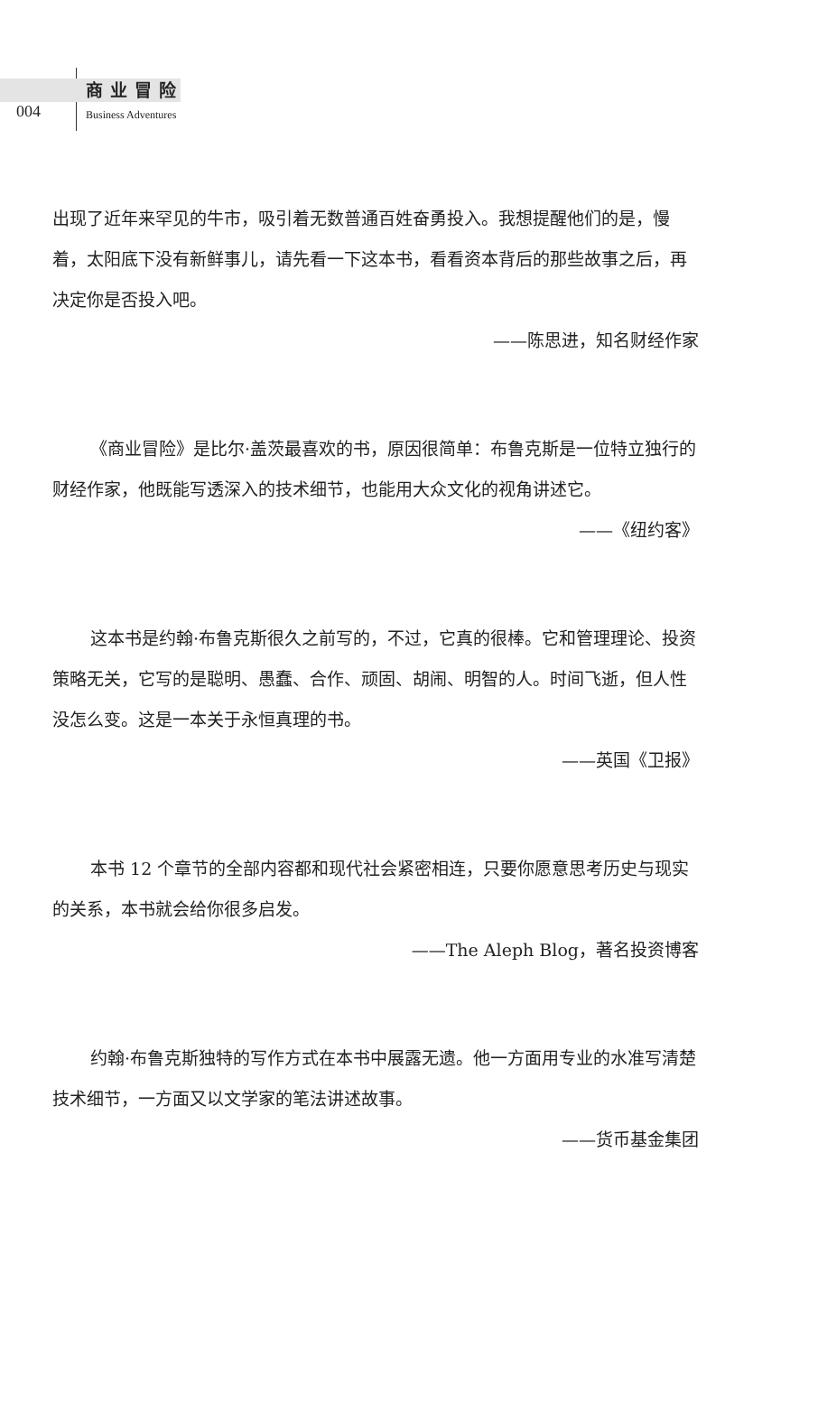004
商业冒险
Business Adventures
出现了近年来罕见的牛市，吸引着无数普通百姓奋勇投入。我想提醒他们的是，慢着，太阳底下没有新鲜事儿，请先看一下这本书，看看资本背后的那些故事之后，再决定你是否投入吧。
——陈思进，知名财经作家
《商业冒险》是比尔·盖茨最喜欢的书，原因很简单：布鲁克斯是一位特立独行的财经作家，他既能写透深入的技术细节，也能用大众文化的视角讲述它。
——《纽约客》
这本书是约翰·布鲁克斯很久之前写的，不过，它真的很棒。它和管理理论、投资策略无关，它写的是聪明、愚蠢、合作、顽固、胡闹、明智的人。时间飞逝，但人性没怎么变。这是一本关于永恒真理的书。
——英国《卫报》
本书 12 个章节的全部内容都和现代社会紧密相连，只要你愿意思考历史与现实的关系，本书就会给你很多启发。
——The Aleph Blog，著名投资博客
约翰·布鲁克斯独特的写作方式在本书中展露无遗。他一方面用专业的水准写清楚技术细节，一方面又以文学家的笔法讲述故事。
——货币基金集团